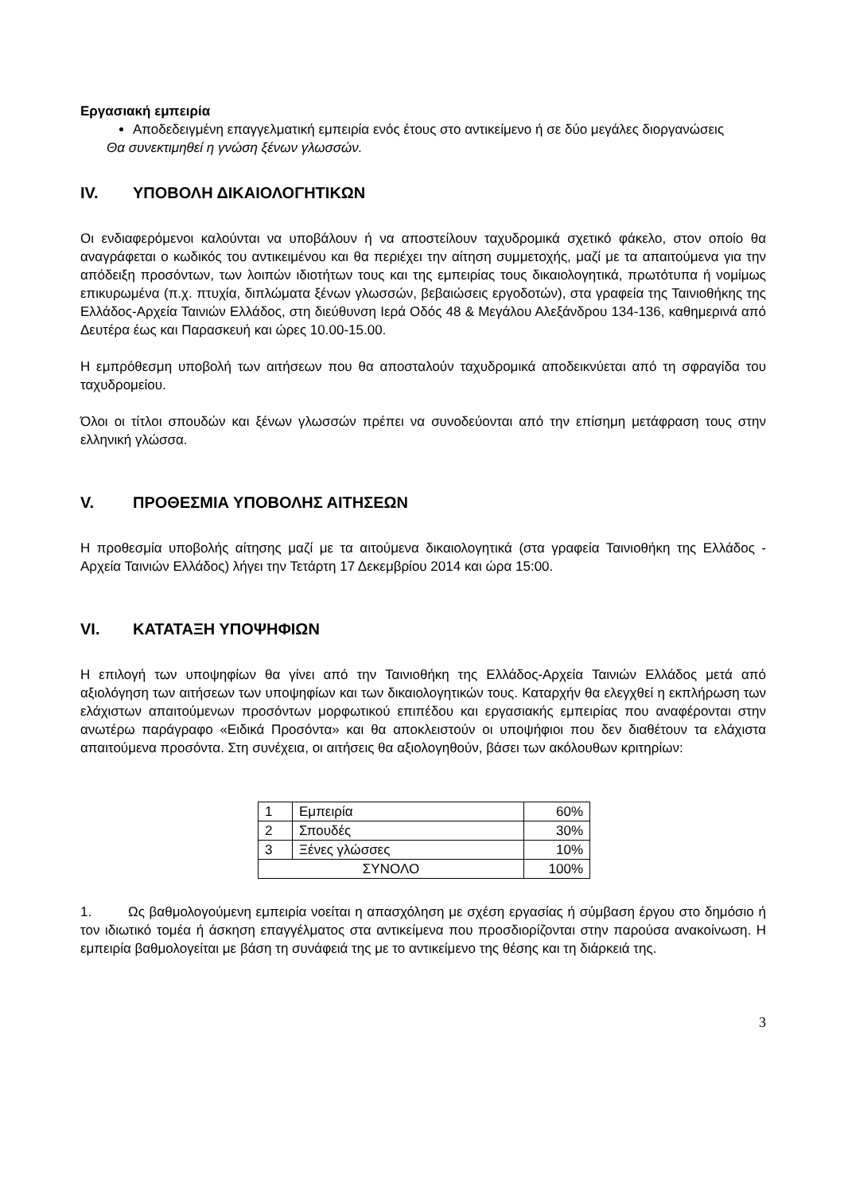Εργασιακή εμπειρία
Αποδεδειγμένη επαγγελματική εμπειρία ενός έτους στο αντικείμενο ή σε δύο μεγάλες διοργανώσεις
Θα συνεκτιμηθεί η γνώση ξένων γλωσσών.
IV. ΥΠΟΒΟΛΗ ΔΙΚΑΙΟΛΟΓΗΤΙΚΩΝ
Οι ενδιαφερόμενοι καλούνται να υποβάλουν ή να αποστείλουν ταχυδρομικά σχετικό φάκελο, στον οποίο θα αναγράφεται ο κωδικός του αντικειμένου και θα περιέχει την αίτηση συμμετοχής, μαζί με τα απαιτούμενα για την απόδειξη προσόντων, των λοιπών ιδιοτήτων τους και της εμπειρίας τους δικαιολογητικά, πρωτότυπα ή νομίμως επικυρωμένα (π.χ. πτυχία, διπλώματα ξένων γλωσσών, βεβαιώσεις εργοδοτών), στα γραφεία της Ταινιοθήκης της Ελλάδος-Αρχεία Ταινιών Ελλάδος, στη διεύθυνση Ιερά Οδός 48 & Μεγάλου Αλεξάνδρου 134-136, καθημερινά από Δευτέρα έως και Παρασκευή και ώρες 10.00-15.00.
Η εμπρόθεσμη υποβολή των αιτήσεων που θα αποσταλούν ταχυδρομικά αποδεικνύεται από τη σφραγίδα του ταχυδρομείου.
Όλοι οι τίτλοι σπουδών και ξένων γλωσσών πρέπει να συνοδεύονται από την επίσημη μετάφραση τους στην ελληνική γλώσσα.
V. ΠΡΟΘΕΣΜΙΑ ΥΠΟΒΟΛΗΣ ΑΙΤΗΣΕΩΝ
Η προθεσμία υποβολής αίτησης μαζί με τα αιτούμενα δικαιολογητικά (στα γραφεία Ταινιοθήκη της Ελλάδος - Αρχεία Ταινιών Ελλάδος) λήγει την Τετάρτη 17 Δεκεμβρίου 2014 και ώρα 15:00.
VI. ΚΑΤΑΤΑΞΗ ΥΠΟΨΗΦΙΩΝ
Η επιλογή των υποψηφίων θα γίνει από την Ταινιοθήκη της Ελλάδος-Αρχεία Ταινιών Ελλάδος μετά από αξιολόγηση των αιτήσεων των υποψηφίων και των δικαιολογητικών τους. Καταρχήν θα ελεγχθεί η εκπλήρωση των ελάχιστων απαιτούμενων προσόντων μορφωτικού επιπέδου και εργασιακής εμπειρίας που αναφέρονται στην ανωτέρω παράγραφο «Ειδικά Προσόντα» και θα αποκλειστούν οι υποψήφιοι που δεν διαθέτουν τα ελάχιστα απαιτούμενα προσόντα. Στη συνέχεια, οι αιτήσεις θα αξιολογηθούν, βάσει των ακόλουθων κριτηρίων:
| 1 | Εμπειρία | 60% |
| 2 | Σπουδές | 30% |
| 3 | Ξένες γλώσσες | 10% |
| ΣΥΝΟΛΟ | | 100% |
1. Ως βαθμολογούμενη εμπειρία νοείται η απασχόληση με σχέση εργασίας ή σύμβαση έργου στο δημόσιο ή τον ιδιωτικό τομέα ή άσκηση επαγγέλματος στα αντικείμενα που προσδιορίζονται στην παρούσα ανακοίνωση. Η εμπειρία βαθμολογείται με βάση τη συνάφειά της με το αντικείμενο της θέσης και τη διάρκειά της.
3